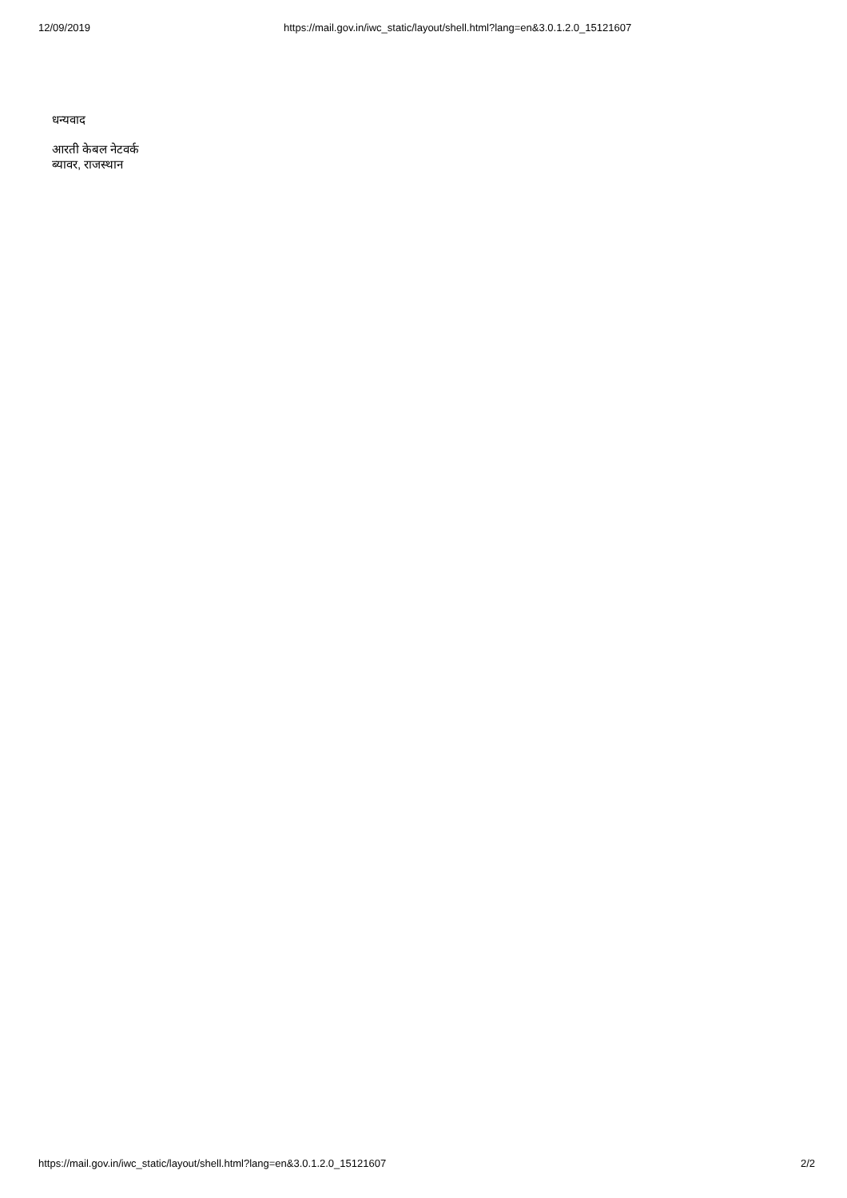12/09/2019 https://mail.gov.in/iwc_static/layout/shell.html?lang=en&3.0.1.2.0_15121607
धन्यवाद
आरती केबल नेटवर्क
ब्यावर, राजस्थान
https://mail.gov.in/iwc_static/layout/shell.html?lang=en&3.0.1.2.0_15121607 2/2